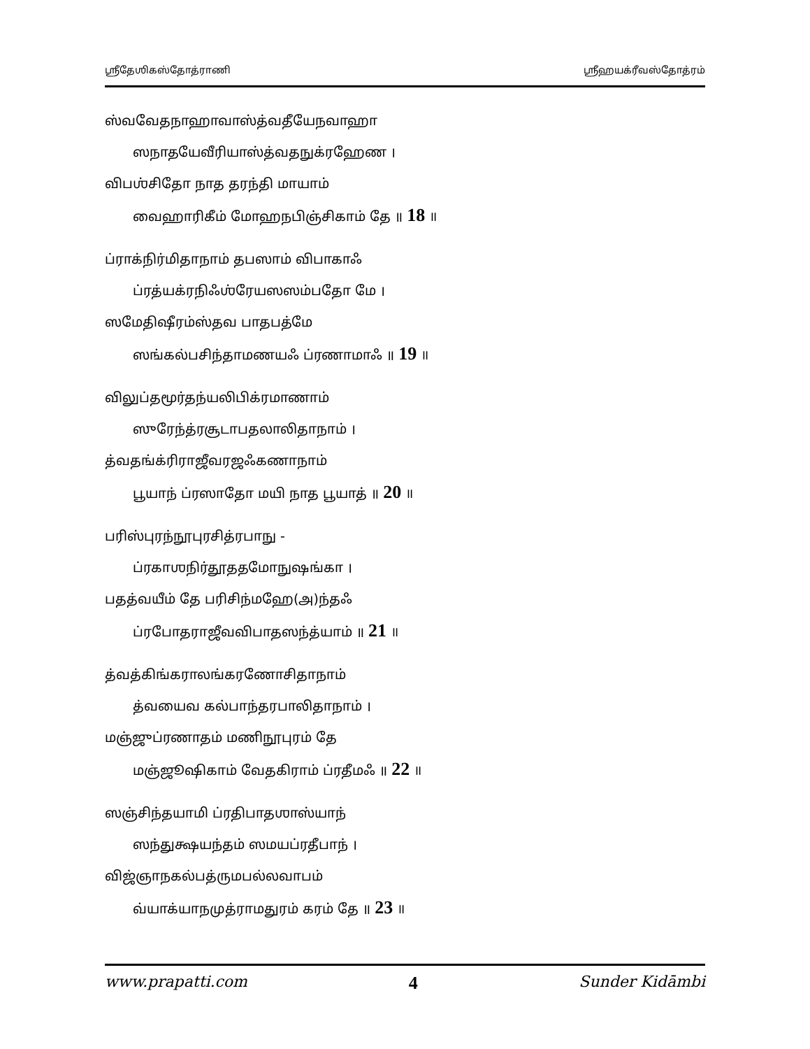ஶ்ரீதேஶிகஸ்தோத்ராணி ஶ்ரீஹயக்ரீவஸ்தோத்ரம்
ஸ்வவேதநாஹாவாஸ்த்வதீயேநவாஹா
ஸநாதயேவீரியாஸ்த்வதநுக்ரஹேண ।
விபஶ்சிதோ நாத தரந்தி மாயாம்
வைஹாரிகீம் மோஹநபிஞ்சிகாம் தே ॥ 18 ॥
ப்ராக்நிர்மிதாநாம் தபஸாம் விபாகாஃ
ப்ரத்யக்ரநிஃஶ்ரேயஸஸம்பதோ மே ।
ஸமேதிஷீரம்ஸ்தவ பாதபத்மே
ஸங்கல்பசிந்தாமணயஃ ப்ரணாமாஃ ॥ 19 ॥
விலுப்தமூர்தந்யலிபிக்ரமாணாம்
ஸுரேந்த்ரசூடாபதலாலிதாநாம் ।
த்வதங்க்ரிராஜீவரஜஃகணாநாம்
பூயாந் ப்ரஸாதோ மயி நாத பூயாத் ॥ 20 ॥
பரிஸ்புரந்நூபுரசித்ரபாநு -
ப்ரகாஶநிர்தூததமோநுஷங்கா ।
பதத்வயீம் தே பரிசிந்மஹே(அ)ந்தஃ
ப்ரபோதராஜீவவிபாதஸந்த்யாம் ॥ 21 ॥
த்வத்கிங்கராலங்கரணோசிதாநாம்
த்வயைவ கல்பாந்தரபாலிதாநாம் ।
மஞ்ஜுப்ரணாதம் மணிநூபுரம் தே
மஞ்ஜூஷிகாம் வேதகிராம் ப்ரதீமஃ ॥ 22 ॥
ஸஞ்சிந்தயாமி ப்ரதிபாதஶாஸ்யாந்
ஸந்துக்ஷயந்தம் ஸமயப்ரதீபாந் ।
விஜ்ஞாநகல்பத்ருமபல்லவாபம்
வ்யாக்யாநமுத்ராமதுரம் கரம் தே ॥ 23 ॥
www.prapatti.com 4 Sunder Kidāmbi